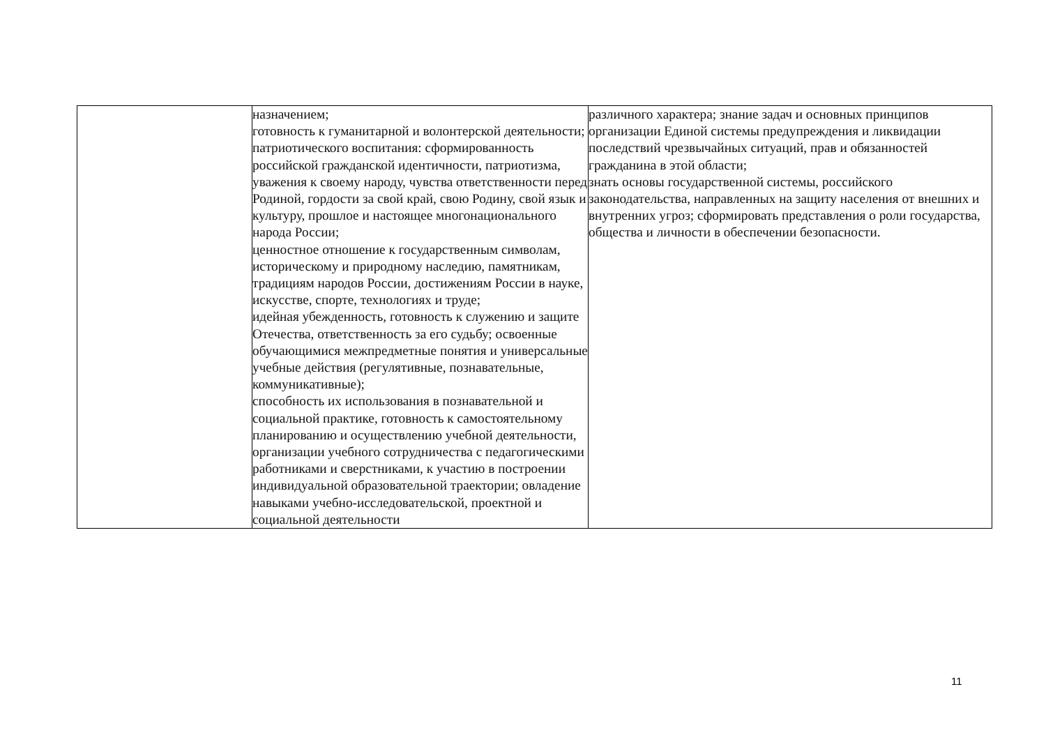| | назначением; готовность к гуманитарной и волонтерской деятельности; патриотического воспитания: сформированность российской гражданской идентичности, патриотизма, уважения к своему народу, чувства ответственности перед Родиной, гордости за свой край, свою Родину, свой язык и культуру, прошлое и настоящее многонационального народа России; ценностное отношение к государственным символам, историческому и природному наследию, памятникам, традициям народов России, достижениям России в науке, искусстве, спорте, технологиях и труде; идейная убежденность, готовность к служению и защите Отечества, ответственность за его судьбу; освоенные обучающимися межпредметные понятия и универсальные учебные действия (регулятивные, познавательные, коммуникативные); способность их использования в познавательной и социальной практике, готовность к самостоятельному планированию и осуществлению учебной деятельности, организации учебного сотрудничества с педагогическими работниками и сверстниками, к участию в построении индивидуальной образовательной траектории; овладение навыками учебно-исследовательской, проектной и социальной деятельности | различного характера; знание задач и основных принципов организации Единой системы предупреждения и ликвидации последствий чрезвычайных ситуаций, прав и обязанностей гражданина в этой области; знать основы государственной системы, российского законодательства, направленных на защиту населения от внешних и внутренних угроз; сформировать представления о роли государства, общества и личности в обеспечении безопасности. |
11